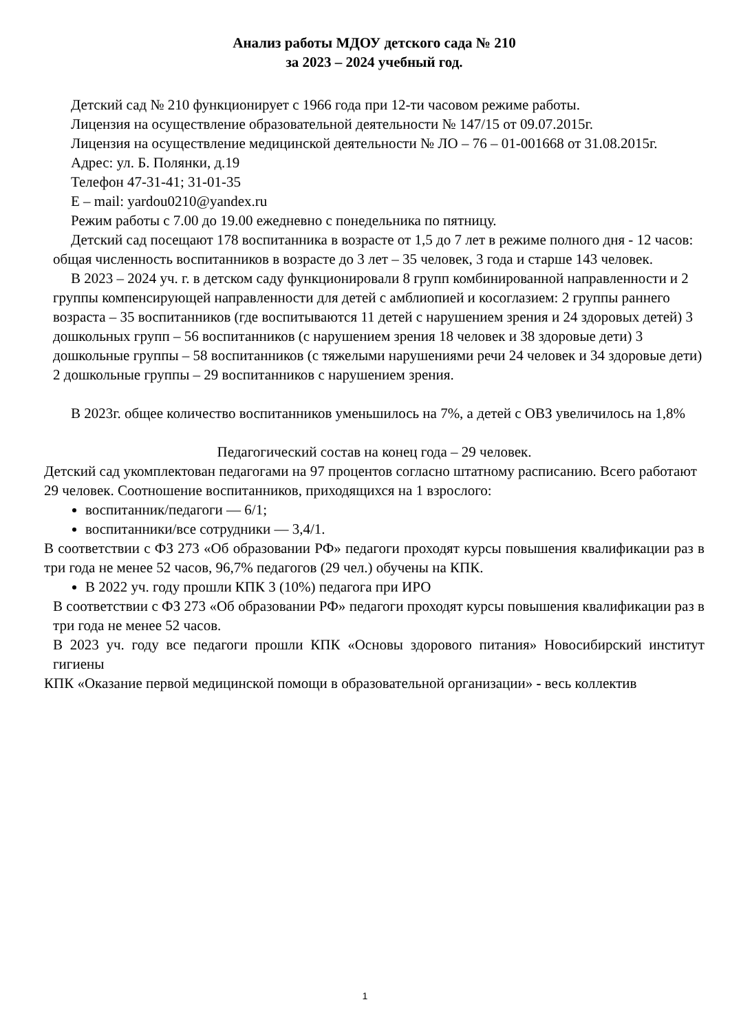Анализ работы МДОУ детского сада № 210
за 2023 – 2024 учебный год.
Детский сад № 210 функционирует с 1966 года при 12-ти часовом режиме работы.
Лицензия на осуществление образовательной деятельности № 147/15 от 09.07.2015г.
Лицензия на осуществление медицинской деятельности № ЛО – 76 – 01-001668 от 31.08.2015г.
Адрес: ул. Б. Полянки, д.19
Телефон 47-31-41; 31-01-35
E – mail: yardou0210@yandex.ru
Режим работы с 7.00 до 19.00 ежедневно с понедельника по пятницу.
Детский сад посещают 178 воспитанника в возрасте от 1,5 до 7 лет в режиме полного дня - 12 часов: общая численность воспитанников в возрасте до 3 лет – 35 человек, 3 года и старше 143 человек.
В 2023 – 2024 уч. г. в детском саду функционировали 8 групп комбинированной направленности и 2 группы компенсирующей направленности для детей с амблиопией и косоглазием: 2 группы раннего возраста – 35 воспитанников (где воспитываются 11 детей с нарушением зрения и 24 здоровых детей) 3 дошкольных групп – 56 воспитанников (с нарушением зрения 18 человек и 38 здоровые дети) 3 дошкольные группы – 58 воспитанников (с тяжелыми нарушениями речи 24 человек и 34 здоровые дети) 2 дошкольные группы – 29 воспитанников с нарушением зрения.
В 2023г. общее количество воспитанников уменьшилось на 7%, а детей с ОВЗ увеличилось на 1,8%
Педагогический состав на конец года – 29 человек.
Детский сад укомплектован педагогами на 97 процентов согласно штатному расписанию. Всего работают 29 человек. Соотношение воспитанников, приходящихся на 1 взрослого:
воспитанник/педагоги — 6/1;
воспитанники/все сотрудники — 3,4/1.
В соответствии с ФЗ 273 «Об образовании РФ» педагоги проходят курсы повышения квалификации раз в три года не менее 52 часов, 96,7% педагогов (29 чел.) обучены на КПК.
В 2022 уч. году прошли КПК 3 (10%) педагога при ИРО
В соответствии с ФЗ 273 «Об образовании РФ» педагоги проходят курсы повышения квалификации раз в три года не менее 52 часов.
В 2023 уч. году все педагоги прошли КПК «Основы здорового питания» Новосибирский институт гигиены
КПК «Оказание первой медицинской помощи в образовательной организации» - весь коллектив
1